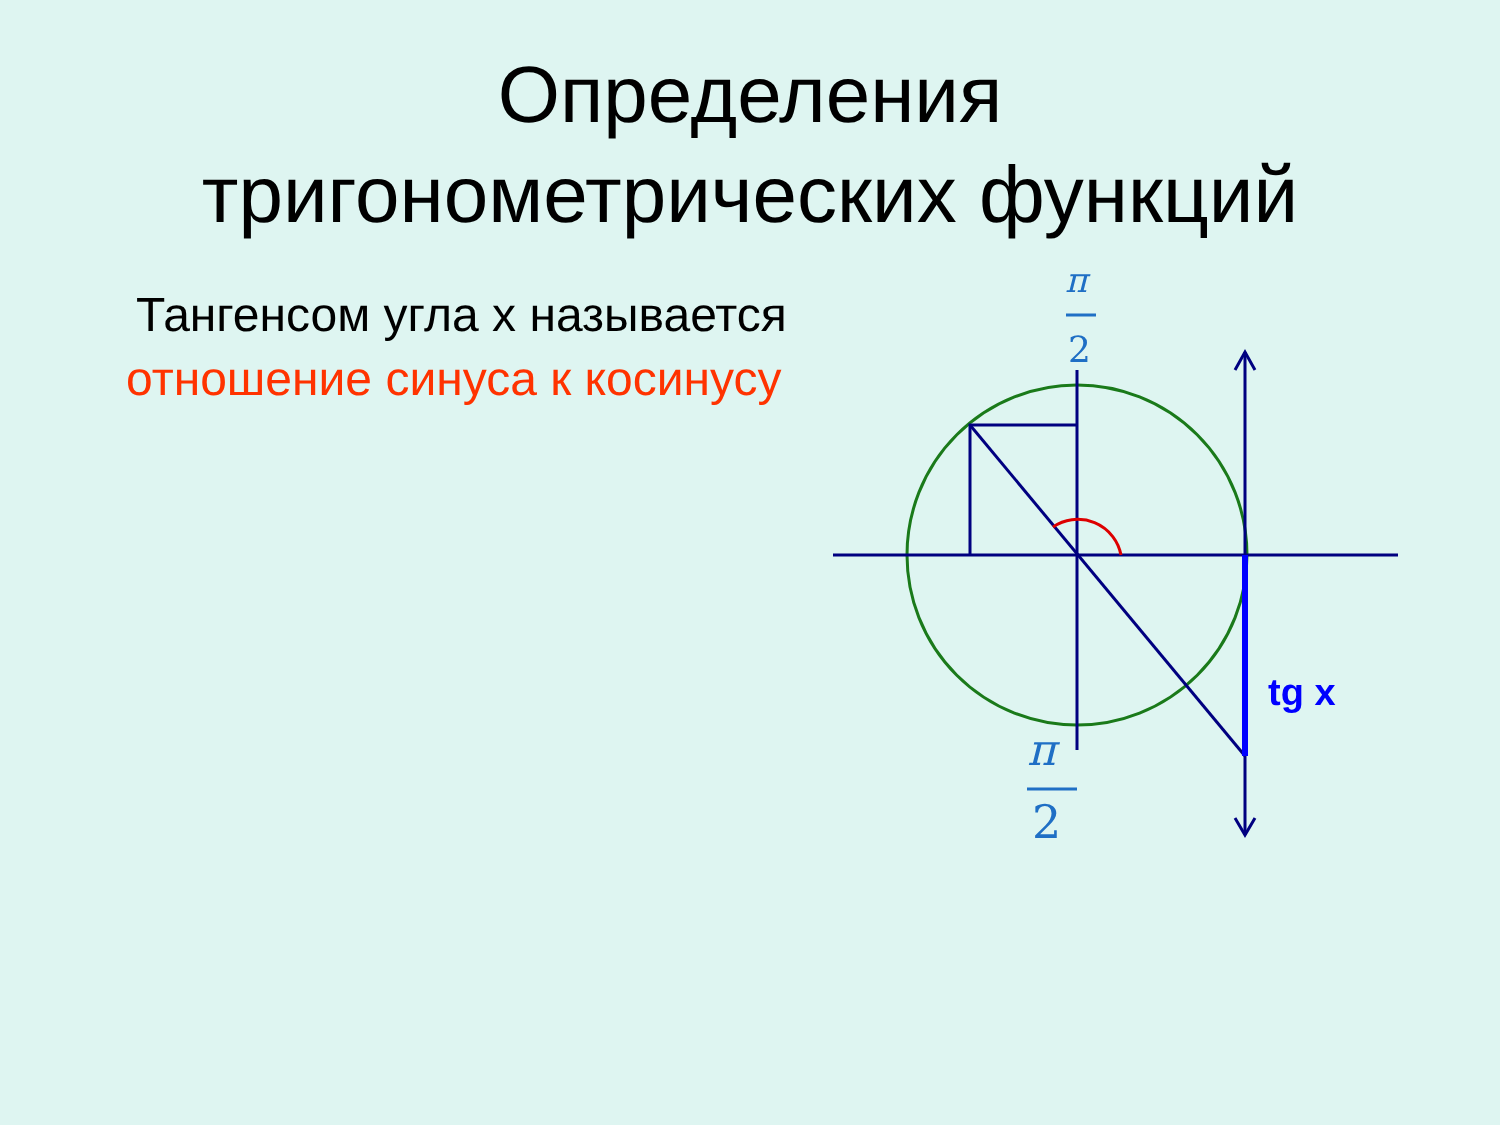Определения
тригонометрических функций
Тангенсом угла х называется
отношение синуса к косинусу
π
2
π
2
tg x